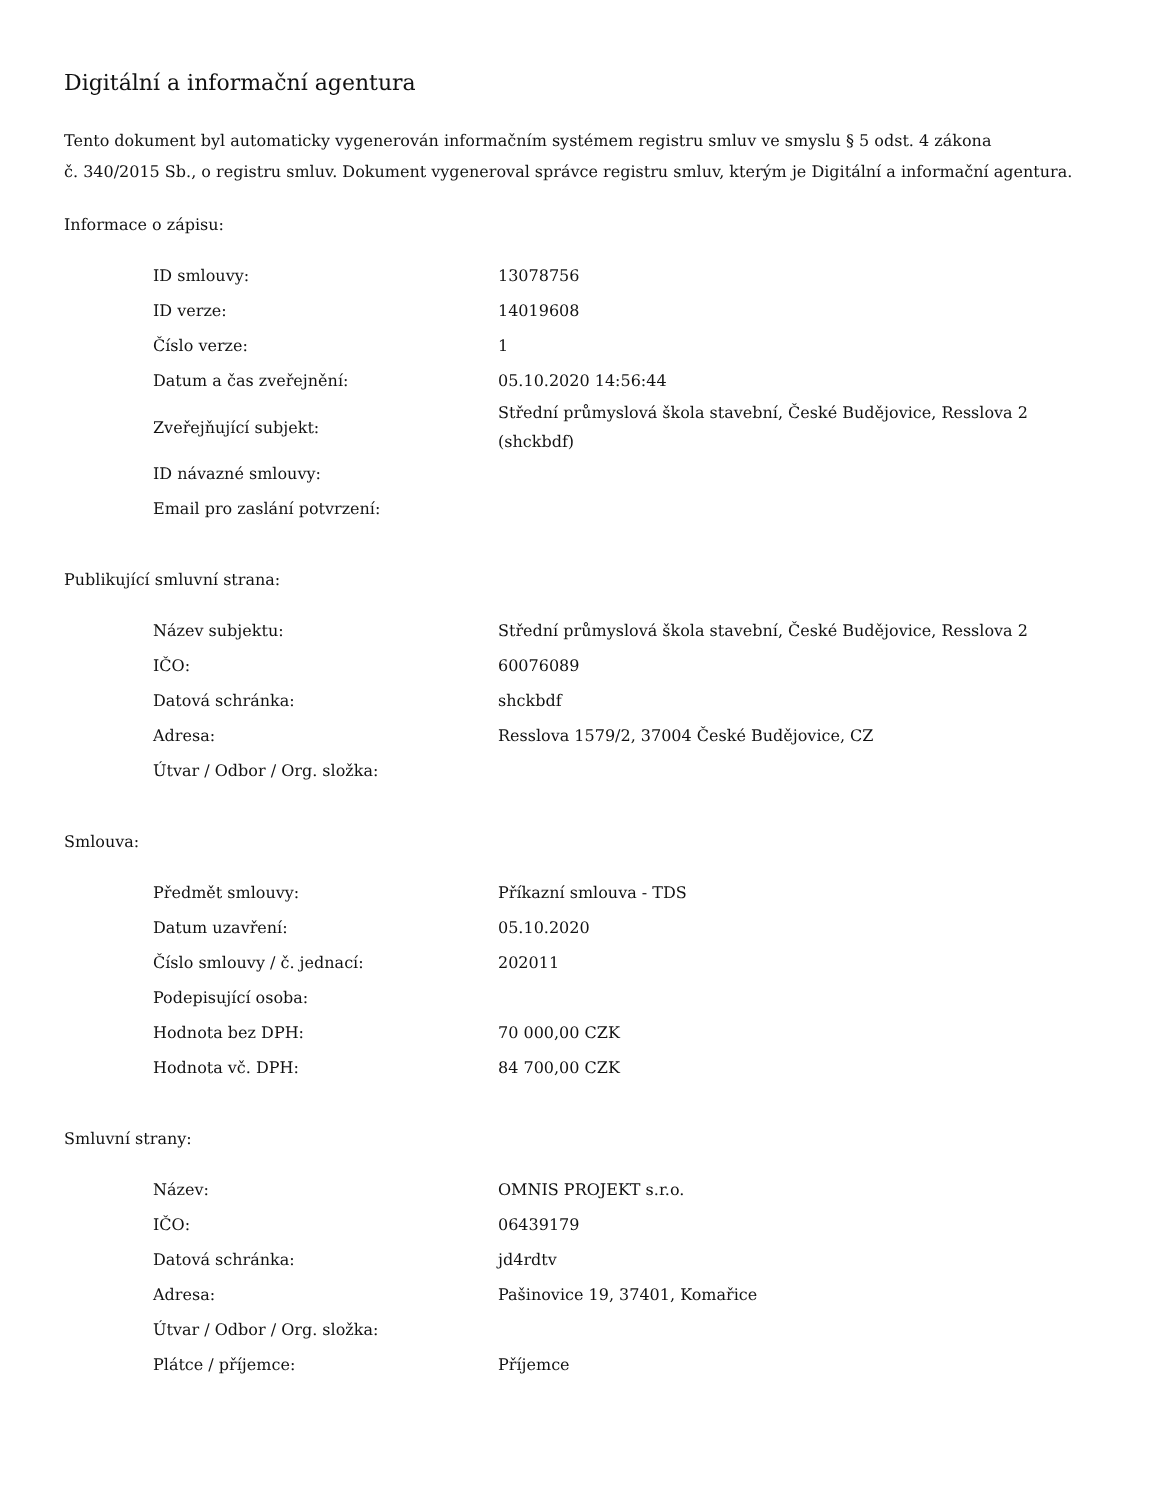Digitální a informační agentura
Tento dokument byl automaticky vygenerován informačním systémem registru smluv ve smyslu § 5 odst. 4 zákona
č. 340/2015 Sb., o registru smluv. Dokument vygeneroval správce registru smluv, kterým je Digitální a informační agentura.
Informace o zápisu:
| ID smlouvy: | 13078756 |
| ID verze: | 14019608 |
| Číslo verze: | 1 |
| Datum a čas zveřejnění: | 05.10.2020 14:56:44 |
| Zveřejňující subjekt: | Střední průmyslová škola stavební, České Budějovice, Resslova 2 (shckbdf) |
| ID návazné smlouvy: | |
| Email pro zaslání potvrzení: | |
Publikující smluvní strana:
| Název subjektu: | Střední průmyslová škola stavební, České Budějovice, Resslova 2 |
| IČO: | 60076089 |
| Datová schránka: | shckbdf |
| Adresa: | Resslova 1579/2, 37004 České Budějovice, CZ |
| Útvar / Odbor / Org. složka: | |
Smlouva:
| Předmět smlouvy: | Příkazní smlouva - TDS |
| Datum uzavření: | 05.10.2020 |
| Číslo smlouvy / č. jednací: | 202011 |
| Podepisující osoba: | |
| Hodnota bez DPH: | 70 000,00 CZK |
| Hodnota vč. DPH: | 84 700,00 CZK |
Smluvní strany:
| Název: | OMNIS PROJEKT s.r.o. |
| IČO: | 06439179 |
| Datová schránka: | jd4rdtv |
| Adresa: | Pašinovice 19, 37401, Komařice |
| Útvar / Odbor / Org. složka: | |
| Plátce / příjemce: | Příjemce |